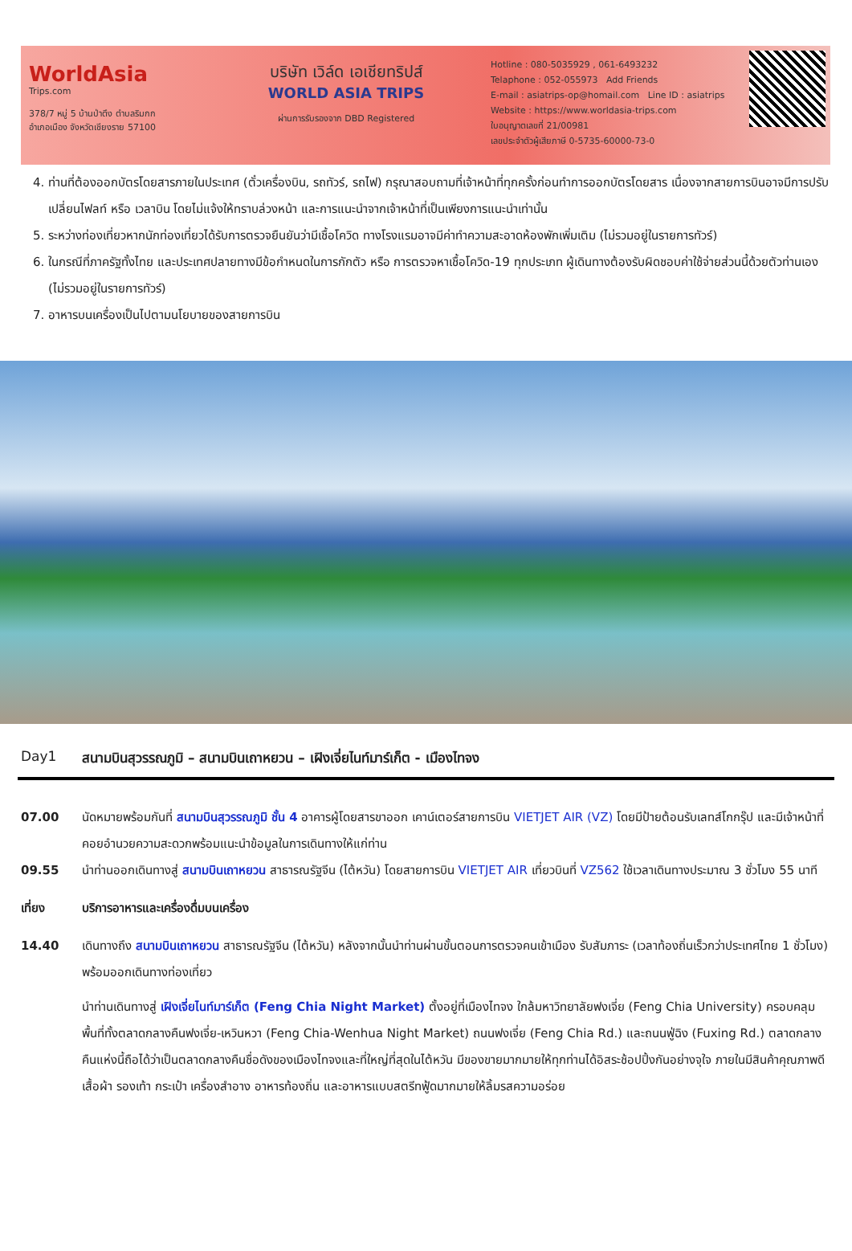WorldAsia
Trips.com
378/7 หมู่ 5 บ้านป่าตึง ตำบลริมกก
อำเภอเมือง จังหวัดเชียงราย 57100
บริษัท เวิล์ด เอเชียทริปส์
WORLD ASIA TRIPS
ผ่านการรับรองจาก DBD Registered
Hotline : 080-5035929 , 061-6493232
Telaphone : 052-055973 Add Friends
E-mail : asiatrips-op@homail.com Line ID : asiatrips
Website : https://www.worldasia-trips.com
ใบอนุญาตเลขที่ 21/00981
เลขประจำตัวผู้เสียภาษี 0-5735-60000-73-0
4. ท่านที่ต้องออกบัตรโดยสารภายในประเทศ (ตั๋วเครื่องบิน, รถทัวร์, รถไฟ) กรุณาสอบถามที่เจ้าหน้าที่ทุกครั้งก่อนทำการออกบัตรโดยสาร เนื่องจากสายการบินอาจมีการปรับเปลี่ยนไฟลท์ หรือ เวลาบิน โดยไม่แจ้งให้ทราบล่วงหน้า และการแนะนำจากเจ้าหน้าที่เป็นเพียงการแนะนำเท่านั้น
5. ระหว่างท่องเที่ยวหากนักท่องเที่ยวได้รับการตรวจยืนยันว่ามีเชื้อโควิด ทางโรงแรมอาจมีค่าทำความสะอาดห้องพักเพิ่มเติม (ไม่รวมอยู่ในรายการทัวร์)
6. ในกรณีที่ภาครัฐทั้งไทย และประเทศปลายทางมีข้อกำหนดในการกักตัว หรือ การตรวจหาเชื้อโควิด-19 ทุกประเภท ผู้เดินทางต้องรับผิดชอบค่าใช้จ่ายส่วนนี้ด้วยตัวท่านเอง (ไม่รวมอยู่ในรายการทัวร์)
7. อาหารบนเครื่องเป็นไปตามนโยบายของสายการบิน
Day1 สนามบินสุวรรณภูมิ – สนามบินเถาหยวน – เฝิงเจี่ยไนท์มาร์เก็ต - เมืองไทจง
07.00 นัดหมายพร้อมกันที่ สนามบินสุวรรณภูมิ ชั้น 4 อาคารผู้โดยสารขาออก เคาน์เตอร์สายการบิน VIETJET AIR (VZ) โดยมีป้ายต้อนรับเลทส์โกกรุ๊ป และมีเจ้าหน้าที่คอยอำนวยความสะดวกพร้อมแนะนำข้อมูลในการเดินทางให้แก่ท่าน
09.55 นำท่านออกเดินทางสู่ สนามบินเถาหยวน สาธารณรัฐจีน (ไต้หวัน) โดยสายการบิน VIETJET AIR เที่ยวบินที่ VZ562 ใช้เวลาเดินทางประมาณ 3 ชั่วโมง 55 นาที
เที่ยง บริการอาหารและเครื่องดื่มบนเครื่อง
14.40 เดินทางถึง สนามบินเถาหยวน สาธารณรัฐจีน (ไต้หวัน) หลังจากนั้นนำท่านผ่านขั้นตอนการตรวจคนเข้าเมือง รับสัมภาระ (เวลาท้องถิ่นเร็วกว่าประเทศไทย 1 ชั่วโมง) พร้อมออกเดินทางท่องเที่ยว
นำท่านเดินทางสู่ เฝิงเจี่ยไนท์มาร์เก็ต (Feng Chia Night Market) ตั้งอยู่ที่เมืองไทจง ใกล้มหาวิทยาลัยฟงเจี่ย (Feng Chia University) ครอบคลุมพื้นที่ทั้งตลาดกลางคืนฟงเจี่ย-เหวินหวา (Feng Chia-Wenhua Night Market) ถนนฟงเจี่ย (Feng Chia Rd.) และถนนฟู่ฉิง (Fuxing Rd.) ตลาดกลางคืนแห่งนี้ถือได้ว่าเป็นตลาดกลางคืนชื่อดังของเมืองไทจงและที่ใหญ่ที่สุดในไต้หวัน มีของขายมากมายให้ทุกท่านได้อิสระช้อปปิ้งกันอย่างจุใจ ภายในมีสินค้าคุณภาพดีเสื้อผ้า รองเท้า กระเป๋า เครื่องสำอาง อาหารท้องถิ่น และอาหารแบบสตรีทฟู้ดมากมายให้ลิ้มรสความอร่อย